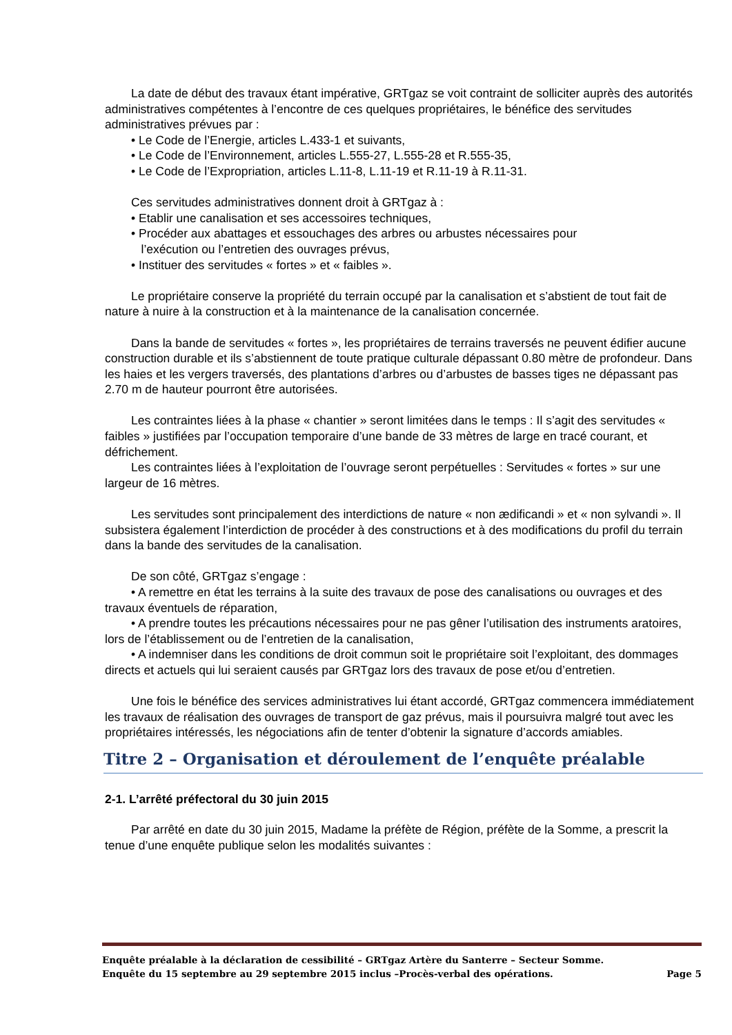La date de début des travaux étant impérative, GRTgaz se voit contraint de solliciter auprès des autorités administratives compétentes à l’encontre de ces quelques propriétaires, le bénéfice des servitudes administratives prévues par :
• Le Code de l’Energie, articles L.433-1 et suivants,
• Le Code de l’Environnement, articles L.555-27, L.555-28 et R.555-35,
• Le Code de l’Expropriation, articles L.11-8, L.11-19 et R.11-19 à R.11-31.
Ces servitudes administratives donnent droit à GRTgaz à :
• Etablir une canalisation et ses accessoires techniques,
• Procéder aux abattages et essouchages des arbres ou arbustes nécessaires pour
l’exécution ou l’entretien des ouvrages prévus,
• Instituer des servitudes « fortes » et « faibles ».
Le propriétaire conserve la propriété du terrain occupé par la canalisation et s’abstient de tout fait de nature à nuire à la construction et à la maintenance de la canalisation concernée.
Dans la bande de servitudes « fortes », les propriétaires de terrains traversés ne peuvent édifier aucune construction durable et ils s’abstiennent de toute pratique culturale dépassant 0.80 mètre de profondeur. Dans les haies et les vergers traversés, des plantations d’arbres ou d’arbustes de basses tiges ne dépassant pas 2.70 m de hauteur pourront être autorisées.
Les contraintes liées à la phase « chantier » seront limitées dans le temps : Il s’agit des servitudes « faibles » justifiées par l’occupation temporaire d’une bande de 33 mètres de large en tracé courant, et défrichement.
Les contraintes liées à l’exploitation de l’ouvrage seront perpétuelles : Servitudes « fortes » sur une largeur de 16 mètres.
Les servitudes sont principalement des interdictions de nature « non ædificandi » et « non sylvandi ». Il subsistera également l’interdiction de procéder à des constructions et à des modifications du profil du terrain dans la bande des servitudes de la canalisation.
De son côté, GRTgaz s’engage :
• A remettre en état les terrains à la suite des travaux de pose des canalisations ou ouvrages et des travaux éventuels de réparation,
• A prendre toutes les précautions nécessaires pour ne pas gêner l’utilisation des instruments aratoires, lors de l’établissement ou de l’entretien de la canalisation,
• A indemniser dans les conditions de droit commun soit le propriétaire soit l’exploitant, des dommages directs et actuels qui lui seraient causés par GRTgaz lors des travaux de pose et/ou d’entretien.
Une fois le bénéfice des services administratives lui étant accordé, GRTgaz commencera immédiatement les travaux de réalisation des ouvrages de transport de gaz prévus, mais il poursuivra malgré tout avec les propriétaires intéressés, les négociations afin de tenter d’obtenir la signature d’accords amiables.
Titre 2 – Organisation et déroulement de l’enquête préalable
2-1. L’arrêté préfectoral du 30 juin 2015
Par arrêté en date du 30 juin 2015, Madame la préfète de Région, préfète de la Somme, a prescrit la tenue d’une enquête publique selon les modalités suivantes :
Enquête préalable à la déclaration de cessibilité – GRTgaz Artère du Santerre – Secteur Somme.
Enquête du 15 septembre au 29 septembre 2015 inclus –Procès-verbal des opérations. Page 5